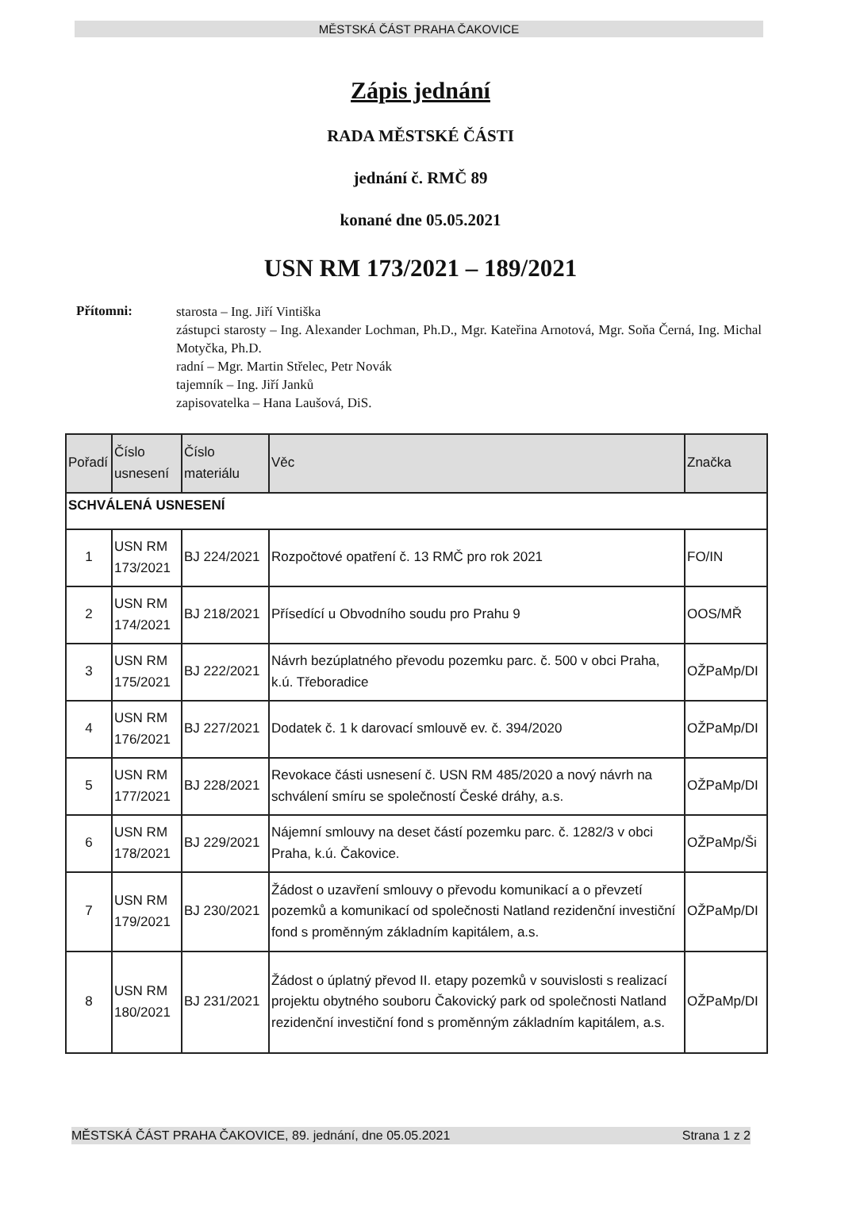MĚSTSKÁ ČÁST PRAHA ČAKOVICE
Zápis jednání
RADA MĚSTSKÉ ČÁSTI
jednání č. RMČ 89
konané dne 05.05.2021
USN RM 173/2021 – 189/2021
Přítomni:
starosta – Ing. Jiří Vintiška
zástupci starosty – Ing. Alexander Lochman, Ph.D., Mgr. Kateřina Arnotová, Mgr. Soňa Černá, Ing. Michal Motyčka, Ph.D.
radní – Mgr. Martin Střelec, Petr Novák
tajemník – Ing. Jiří Janků
zapisovatelka – Hana Laušová, DiS.
| Pořadí | Číslo usnesení | Číslo materiálu | Věc | Značka |
| --- | --- | --- | --- | --- |
| SCHVÁLENÁ USNESENÍ | | | | |
| 1 | USN RM 173/2021 | BJ 224/2021 | Rozpočtové opatření č. 13 RMČ pro rok 2021 | FO/IN |
| 2 | USN RM 174/2021 | BJ 218/2021 | Přísedící u Obvodního soudu pro Prahu 9 | OOS/MŘ |
| 3 | USN RM 175/2021 | BJ 222/2021 | Návrh bezúplatného převodu pozemku parc. č. 500 v obci Praha, k.ú. Třeboradice | OŽPaMp/DI |
| 4 | USN RM 176/2021 | BJ 227/2021 | Dodatek č. 1 k darovací smlouvě ev. č. 394/2020 | OŽPaMp/DI |
| 5 | USN RM 177/2021 | BJ 228/2021 | Revokace části usnesení č. USN RM 485/2020 a nový návrh na schválení smíru se společností České dráhy, a.s. | OŽPaMp/DI |
| 6 | USN RM 178/2021 | BJ 229/2021 | Nájemní smlouvy na deset částí pozemku parc. č. 1282/3 v obci Praha, k.ú. Čakovice. | OŽPaMp/Ši |
| 7 | USN RM 179/2021 | BJ 230/2021 | Žádost o uzavření smlouvy o převodu komunikací a o převzetí pozemků a komunikací od společnosti Natland rezidenční investiční fond s proměnným základním kapitálem, a.s. | OŽPaMp/DI |
| 8 | USN RM 180/2021 | BJ 231/2021 | Žádost o úplatný převod II. etapy pozemků v souvislosti s realizací projektu obytného souboru Čakovický park od společnosti Natland rezidenční investiční fond s proměnným základním kapitálem, a.s. | OŽPaMp/DI |
MĚSTSKÁ ČÁST PRAHA ČAKOVICE, 89. jednání, dne 05.05.2021 Strana 1 z 2